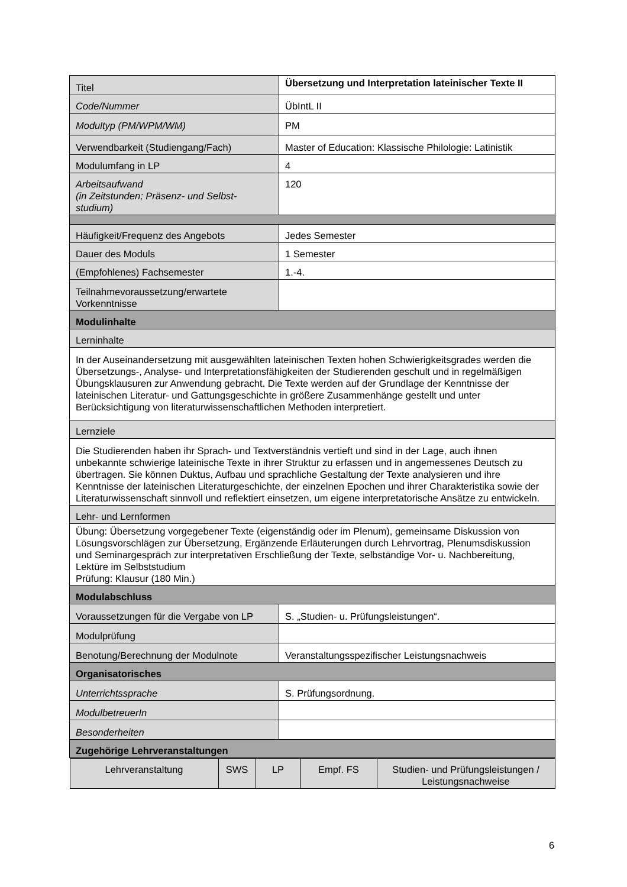| Titel | Übersetzung und Interpretation lateinischer Texte II |
| Code/Nummer | ÜbIntL II |
| Modultyp (PM/WPM/WM) | PM |
| Verwendbarkeit (Studiengang/Fach) | Master of Education: Klassische Philologie: Latinistik |
| Modulumfang in LP | 4 |
| Arbeitsaufwand (in Zeitstunden; Präsenz- und Selbst- studium) | 120 |
| Häufigkeit/Frequenz des Angebots | Jedes Semester |
| Dauer des Moduls | 1 Semester |
| (Empfohlenes) Fachsemester | 1.-4. |
| Teilnahmevoraussetzung/erwartete Vorkenntnisse | |
| Modulinhalte | |
| Lerninhalte | |
| In der Auseinandersetzung mit ausgewählten lateinischen Texten hohen Schwierigkeitsgrades werden die Übersetzungs-, Analyse- und Interpretationsfähigkeiten der Studierenden geschult und in regelmäßigen Übungsklausuren zur Anwendung gebracht. Die Texte werden auf der Grundlage der Kenntnisse der lateinischen Literatur- und Gattungsgeschichte in größere Zusammenhänge gestellt und unter Berücksichtigung von literaturwissenschaftlichen Methoden interpretiert. | |
| Lernziele | |
| Die Studierenden haben ihr Sprach- und Textverständnis vertieft und sind in der Lage, auch ihnen unbekannte schwierige lateinische Texte in ihrer Struktur zu erfassen und in angemessenes Deutsch zu übertragen. Sie können Duktus, Aufbau und sprachliche Gestaltung der Texte analysieren und ihre Kenntnisse der lateinischen Literaturgeschichte, der einzelnen Epochen und ihrer Charakteristika sowie der Literaturwissenschaft sinnvoll und reflektiert einsetzen, um eigene interpretatorische Ansätze zu entwickeln. | |
| Lehr- und Lernformen | |
| Übung: Übersetzung vorgegebener Texte (eigenständig oder im Plenum), gemeinsame Diskussion von Lösungsvorschlägen zur Übersetzung, Ergänzende Erläuterungen durch Lehrvortrag, Plenumsdiskussion und Seminargespräch zur interpretativen Erschließung der Texte, selbständige Vor- u. Nachbereitung, Lektüre im Selbststudium Prüfung: Klausur (180 Min.) | |
| Modulabschluss | |
| Voraussetzungen für die Vergabe von LP | S. „Studien- u. Prüfungsleistungen“. |
| Modulprüfung | |
| Benotung/Berechnung der Modulnote | Veranstaltungsspezifischer Leistungsnachweis |
| Organisatorisches | |
| Unterrichtssprache | S. Prüfungsordnung. |
| ModulbetreuerIn | |
| Besonderheiten | |
| Zugehörige Lehrveranstaltungen | |
| / Lehrveranstaltung / SWS / LP / Empf. FS / Studien- und Prüfungsleistungen / Leistungsnachweise / / --- / --- / --- / --- / --- / | |
6